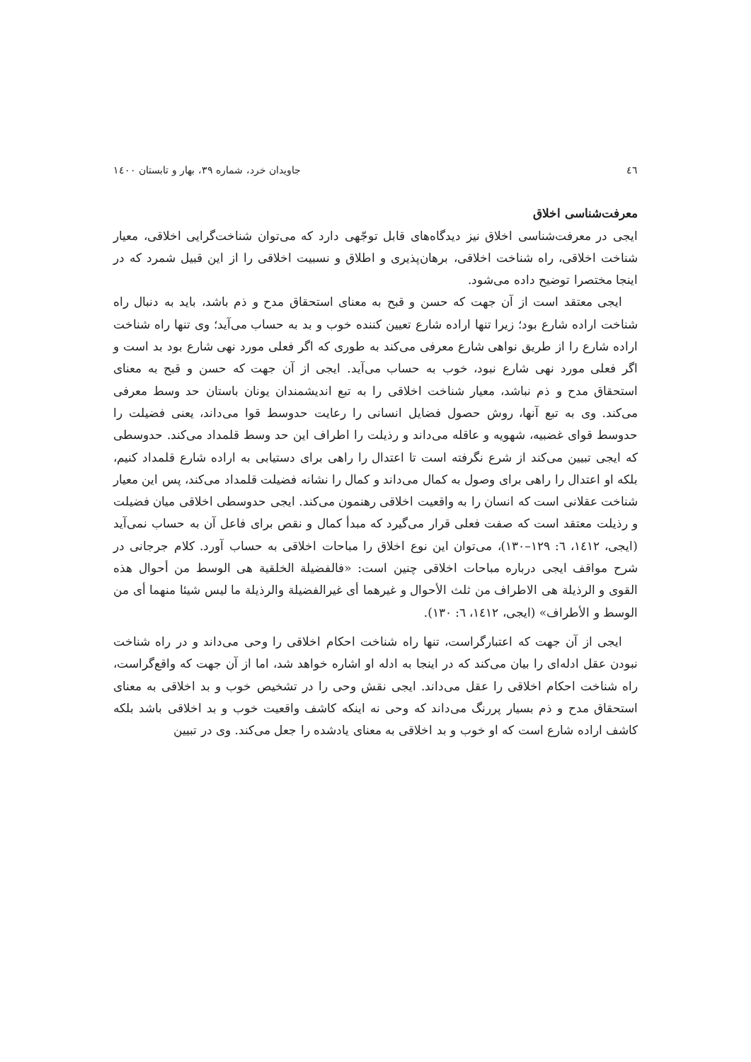٤٦ جاویدان خرد، شماره ٣٩، بهار و تابستان ١٤٠٠
معرفت‌شناسی اخلاق
ایجی در معرفت‌شناسی اخلاق نیز دیدگاه‌های قابل توجّهی دارد که می‌توان شناخت‌گرایی اخلاقی، معیار شناخت اخلاقی، راه شناخت اخلاقی، برهان‌پذیری و اطلاق و نسبیت اخلاقی را از این قبیل شمرد که در اینجا مختصرا توضیح داده می‌شود.
ایجی معتقد است از آن جهت که حسن و قبح به معنای استحقاق مدح و ذم باشد، باید به دنبال راه شناخت اراده شارع بود؛ زیرا تنها اراده شارع تعیین کننده خوب و بد به حساب می‌آید؛ وی تنها راه شناخت اراده شارع را از طریق نواهی شارع معرفی می‌کند به طوری که اگر فعلی مورد نهی شارع بود بد است و اگر فعلی مورد نهی شارع نبود، خوب به حساب می‌آید. ایجی از آن جهت که حسن و قبح به معنای استحقاق مدح و ذم نباشد، معیار شناخت اخلاقی را به تبع اندیشمندان یونان باستان حد وسط معرفی می‌کند. وی به تبع آنها، روش حصول فضایل انسانی را رعایت حدوسط قوا می‌داند، یعنی فضیلت را حدوسط قوای غضبیه، شهویه و عاقله می‌داند و رذیلت را اطراف این حد وسط قلمداد می‌کند. حدوسطی که ایجی تبیین می‌کند از شرع نگرفته است تا اعتدال را راهی برای دستیابی به اراده شارع قلمداد کنیم، بلکه او اعتدال را راهی برای وصول به کمال می‌داند و کمال را نشانه فضیلت قلمداد می‌کند، پس این معیار شناخت عقلانی است که انسان را به واقعیت اخلاقی رهنمون می‌کند. ایجی حدوسطی اخلاقی میان فضیلت و رذیلت معتقد است که صفت فعلی قرار می‌گیرد که مبدأ کمال و نقص برای فاعل آن به حساب نمی‌آید (ایجی، ١٤١٢، ٦: ١٢٩–١٣٠)، می‌توان این نوع اخلاق را مباحات اخلاقی به حساب آورد. کلام جرجانی در شرح مواقف ایجی درباره مباحات اخلاقی چنین است: «فالفضیلة الخلقیة هی الوسط من أحوال هذه القوی و الرذیلة هی الاطراف من ثلث الأحوال و غیرهما أی غیرالفضیلة والرذیلة ما لیس شیئا منهما أی من الوسط و الأطراف» (ایجی، ١٤١٢، ٦: ١٣٠).
ایجی از آن جهت که اعتبارگراست، تنها راه شناخت احکام اخلاقی را وحی می‌داند و در راه شناخت نبودن عقل ادله‌ای را بیان می‌کند که در اینجا به ادله او اشاره خواهد شد، اما از آن جهت که واقع‌گراست، راه شناخت احکام اخلاقی را عقل می‌داند. ایجی نقش وحی را در تشخیص خوب و بد اخلاقی به معنای استحقاق مدح و ذم بسیار پررنگ می‌داند که وحی نه اینکه کاشف واقعیت خوب و بد اخلاقی باشد بلکه کاشف اراده شارع است که او خوب و بد اخلاقی به معنای یادشده را جعل می‌کند. وی در تبیین